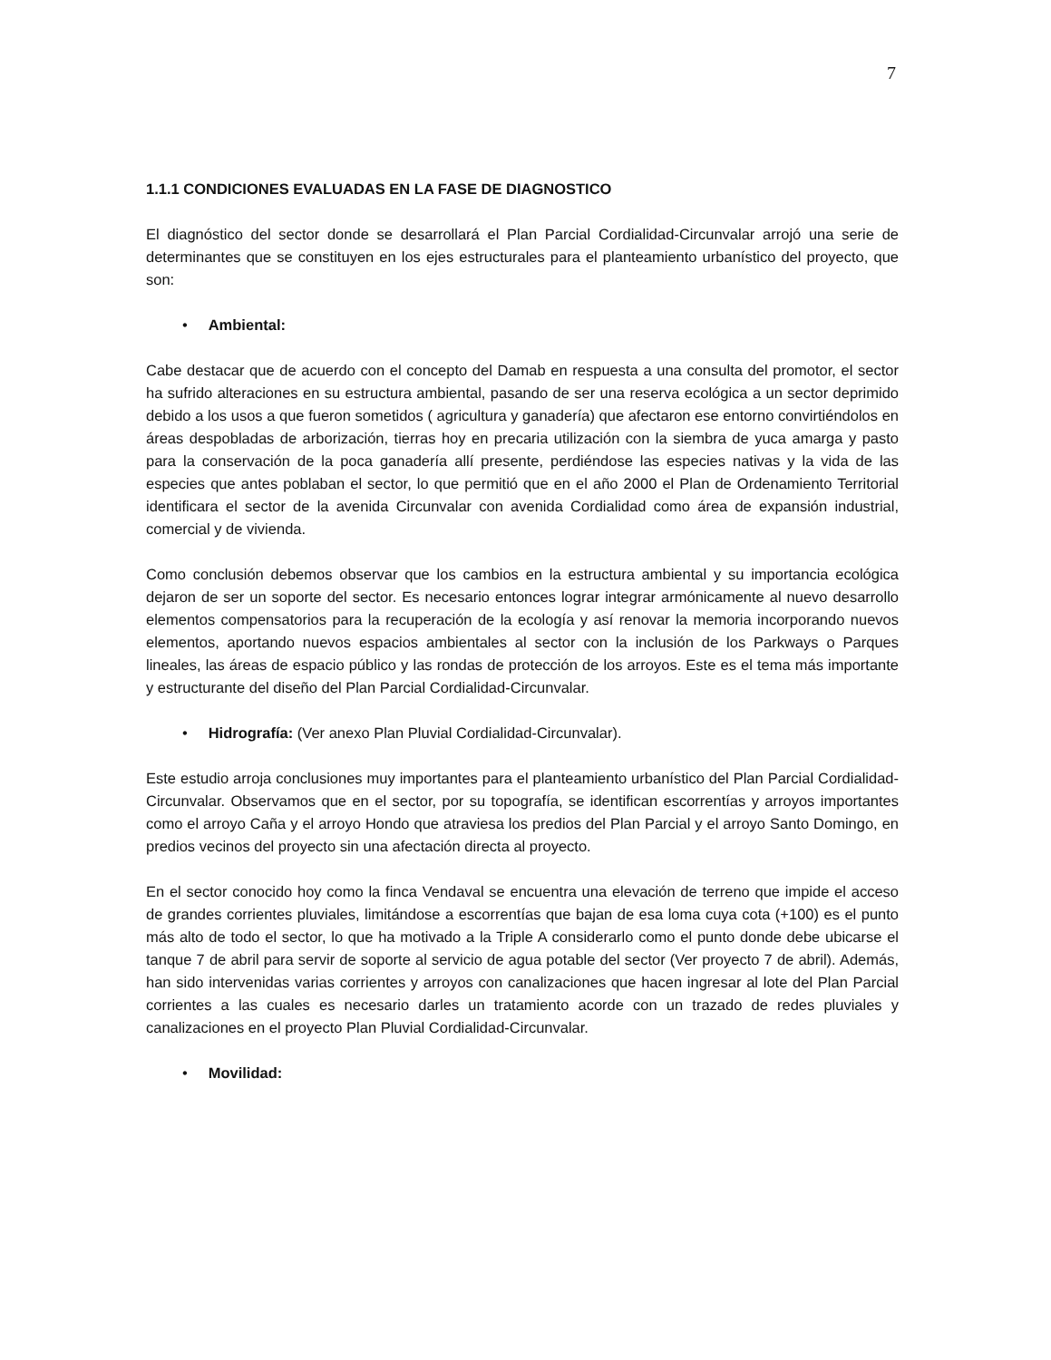7
1.1.1 CONDICIONES EVALUADAS EN LA FASE DE DIAGNOSTICO
El diagnóstico del sector donde se desarrollará el Plan Parcial Cordialidad-Circunvalar arrojó una serie de determinantes que se constituyen en los ejes estructurales para el planteamiento urbanístico del proyecto, que son:
• Ambiental:
Cabe destacar que de acuerdo con el concepto del Damab en respuesta a una consulta del promotor, el sector ha sufrido alteraciones en su estructura ambiental, pasando de ser una reserva ecológica a un sector deprimido debido a los usos a que fueron sometidos ( agricultura y ganadería) que afectaron ese entorno convirtiéndolos en áreas despobladas de arborización, tierras hoy en precaria utilización con la siembra de yuca amarga y pasto para la conservación de la poca ganadería allí presente, perdiéndose las especies nativas y la vida de las especies que antes poblaban el sector, lo que permitió que en el año 2000 el Plan de Ordenamiento Territorial identificara el sector de la avenida Circunvalar con avenida Cordialidad como área de expansión industrial, comercial y de vivienda.
Como conclusión debemos observar que los cambios en la estructura ambiental y su importancia ecológica dejaron de ser un soporte del sector. Es necesario entonces lograr integrar armónicamente al nuevo desarrollo elementos compensatorios para la recuperación de la ecología y así renovar la memoria incorporando nuevos elementos, aportando nuevos espacios ambientales al sector con la inclusión de los Parkways o Parques lineales, las áreas de espacio público y las rondas de protección de los arroyos. Este es el tema más importante y estructurante del diseño del Plan Parcial Cordialidad-Circunvalar.
• Hidrografía: (Ver anexo Plan Pluvial Cordialidad-Circunvalar).
Este estudio arroja conclusiones muy importantes para el planteamiento urbanístico del Plan Parcial Cordialidad-Circunvalar. Observamos que en el sector, por su topografía, se identifican escorrentías y arroyos importantes como el arroyo Caña y el arroyo Hondo que atraviesa los predios del Plan Parcial y el arroyo Santo Domingo, en predios vecinos del proyecto sin una afectación directa al proyecto.
En el sector conocido hoy como la finca Vendaval se encuentra una elevación de terreno que impide el acceso de grandes corrientes pluviales, limitándose a escorrentías que bajan de esa loma cuya cota (+100) es el punto más alto de todo el sector, lo que ha motivado a la Triple A considerarlo como el punto donde debe ubicarse el tanque 7 de abril para servir de soporte al servicio de agua potable del sector (Ver proyecto 7 de abril). Además, han sido intervenidas varias corrientes y arroyos con canalizaciones que hacen ingresar al lote del Plan Parcial corrientes a las cuales es necesario darles un tratamiento acorde con un trazado de redes pluviales y canalizaciones en el proyecto Plan Pluvial Cordialidad-Circunvalar.
• Movilidad: